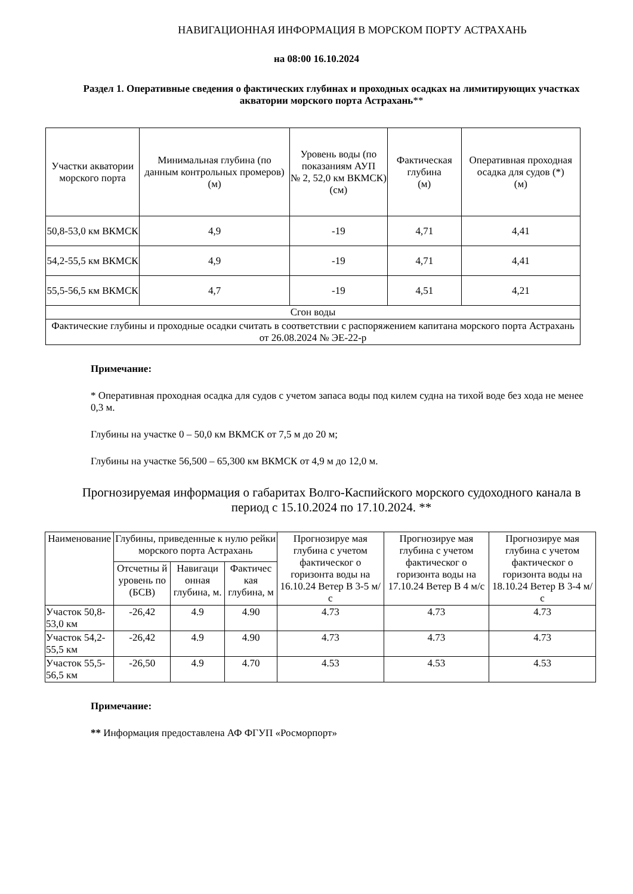НАВИГАЦИОННАЯ ИНФОРМАЦИЯ В МОРСКОМ ПОРТУ АСТРАХАНЬ
на 08:00 16.10.2024
Раздел 1. Оперативные сведения о фактических глубинах и проходных осадках на лимитирующих участках акватории морского порта Астрахань**
| Участки акватории морского порта | Минимальная глубина (по данным контрольных промеров) (м) | Уровень воды (по показаниям АУП № 2, 52,0 км ВКМСК) (см) | Фактическая глубина (м) | Оперативная проходная осадка для судов (*) (м) |
| --- | --- | --- | --- | --- |
| 50,8-53,0 км ВКМСК | 4,9 | -19 | 4,71 | 4,41 |
| 54,2-55,5 км ВКМСК | 4,9 | -19 | 4,71 | 4,41 |
| 55,5-56,5 км ВКМСК | 4,7 | -19 | 4,51 | 4,21 |
| Сгон воды | | | | |
| Фактические глубины и проходные осадки считать в соответствии с распоряжением капитана морского порта Астрахань от 26.08.2024 № ЭЕ-22-р | | | | |
Примечание:
* Оперативная проходная осадка для судов с учетом запаса воды под килем судна на тихой воде без хода не менее 0,3 м.
Глубины на участке 0 – 50,0 км ВКМСК от 7,5 м до 20 м;
Глубины на участке 56,500 – 65,300 км ВКМСК от 4,9 м до 12,0 м.
Прогнозируемая информация о габаритах Волго-Каспийского морского судоходного канала в период с 15.10.2024 по 17.10.2024. **
| Наименование | Глубины, приведенные к нулю рейки морского порта Астрахань | | | Прогнозируе мая глубина с учетом фактическог о горизонта воды на 16.10.24 Ветер В 3-5 м/с | Прогнозируе мая глубина с учетом фактическог о горизонта воды на 17.10.24 Ветер В 4 м/с | Прогнозируе мая глубина с учетом фактическог о горизонта воды на 18.10.24 Ветер В 3-4 м/с |
| --- | --- | --- | --- | --- | --- | --- |
| | Отсчетны й уровень по (БСВ) | Навигаци онная глубина, м. | Фактичес кая глубина, м | | | |
| Участок 50,8-53,0 км | -26,42 | 4.9 | 4.90 | 4.73 | 4.73 | 4.73 |
| Участок 54,2-55,5 км | -26,42 | 4.9 | 4.90 | 4.73 | 4.73 | 4.73 |
| Участок 55,5-56,5 км | -26,50 | 4.9 | 4.70 | 4.53 | 4.53 | 4.53 |
Примечание:
** Информация предоставлена АФ ФГУП «Росморпорт»